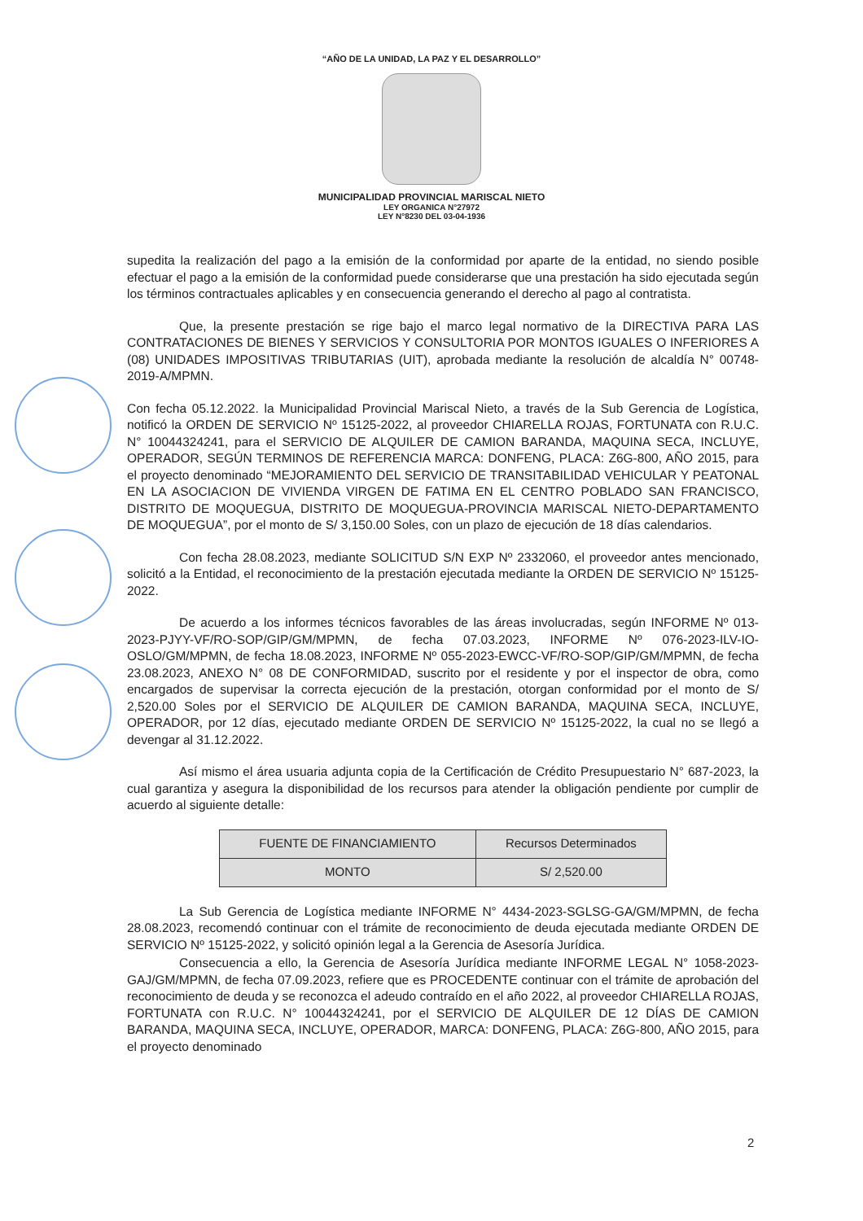“AÑO DE LA UNIDAD, LA PAZ Y EL DESARROLLO”
MUNICIPALIDAD PROVINCIAL MARISCAL NIETO
LEY ORGANICA N°27972
LEY N°8230 DEL 03-04-1936
supedita la realización del pago a la emisión de la conformidad por aparte de la entidad, no siendo posible efectuar el pago a la emisión de la conformidad puede considerarse que una prestación ha sido ejecutada según los términos contractuales aplicables y en consecuencia generando el derecho al pago al contratista.
Que, la presente prestación se rige bajo el marco legal normativo de la DIRECTIVA PARA LAS CONTRATACIONES DE BIENES Y SERVICIOS Y CONSULTORIA POR MONTOS IGUALES O INFERIORES A (08) UNIDADES IMPOSITIVAS TRIBUTARIAS (UIT), aprobada mediante la resolución de alcaldía N° 00748-2019-A/MPMN.
Con fecha 05.12.2022. la Municipalidad Provincial Mariscal Nieto, a través de la Sub Gerencia de Logística, notificó la ORDEN DE SERVICIO Nº 15125-2022, al proveedor CHIARELLA ROJAS, FORTUNATA con R.U.C. N° 10044324241, para el SERVICIO DE ALQUILER DE CAMION BARANDA, MAQUINA SECA, INCLUYE, OPERADOR, SEGÚN TERMINOS DE REFERENCIA MARCA: DONFENG, PLACA: Z6G-800, AÑO 2015, para el proyecto denominado “MEJORAMIENTO DEL SERVICIO DE TRANSITABILIDAD VEHICULAR Y PEATONAL EN LA ASOCIACION DE VIVIENDA VIRGEN DE FATIMA EN EL CENTRO POBLADO SAN FRANCISCO, DISTRITO DE MOQUEGUA, DISTRITO DE MOQUEGUA-PROVINCIA MARISCAL NIETO-DEPARTAMENTO DE MOQUEGUA”, por el monto de S/ 3,150.00 Soles, con un plazo de ejecución de 18 días calendarios.
Con fecha 28.08.2023, mediante SOLICITUD S/N EXP Nº 2332060, el proveedor antes mencionado, solicitó a la Entidad, el reconocimiento de la prestación ejecutada mediante la ORDEN DE SERVICIO Nº 15125-2022.
De acuerdo a los informes técnicos favorables de las áreas involucradas, según INFORME Nº 013-2023-PJYY-VF/RO-SOP/GIP/GM/MPMN, de fecha 07.03.2023, INFORME Nº 076-2023-ILV-IO-OSLO/GM/MPMN, de fecha 18.08.2023, INFORME Nº 055-2023-EWCC-VF/RO-SOP/GIP/GM/MPMN, de fecha 23.08.2023, ANEXO N° 08 DE CONFORMIDAD, suscrito por el residente y por el inspector de obra, como encargados de supervisar la correcta ejecución de la prestación, otorgan conformidad por el monto de S/ 2,520.00 Soles por el SERVICIO DE ALQUILER DE CAMION BARANDA, MAQUINA SECA, INCLUYE, OPERADOR, por 12 días, ejecutado mediante ORDEN DE SERVICIO Nº 15125-2022, la cual no se llegó a devengar al 31.12.2022.
Así mismo el área usuaria adjunta copia de la Certificación de Crédito Presupuestario N° 687-2023, la cual garantiza y asegura la disponibilidad de los recursos para atender la obligación pendiente por cumplir de acuerdo al siguiente detalle:
| FUENTE DE FINANCIAMIENTO | Recursos Determinados |
| MONTO | S/ 2,520.00 |
La Sub Gerencia de Logística mediante INFORME N° 4434-2023-SGLSG-GA/GM/MPMN, de fecha 28.08.2023, recomendó continuar con el trámite de reconocimiento de deuda ejecutada mediante ORDEN DE SERVICIO Nº 15125-2022, y solicitó opinión legal a la Gerencia de Asesoría Jurídica.
Consecuencia a ello, la Gerencia de Asesoría Jurídica mediante INFORME LEGAL N° 1058-2023-GAJ/GM/MPMN, de fecha 07.09.2023, refiere que es PROCEDENTE continuar con el trámite de aprobación del reconocimiento de deuda y se reconozca el adeudo contraído en el año 2022, al proveedor CHIARELLA ROJAS, FORTUNATA con R.U.C. N° 10044324241, por el SERVICIO DE ALQUILER DE 12 DÍAS DE CAMION BARANDA, MAQUINA SECA, INCLUYE, OPERADOR, MARCA: DONFENG, PLACA: Z6G-800, AÑO 2015, para el proyecto denominado
2